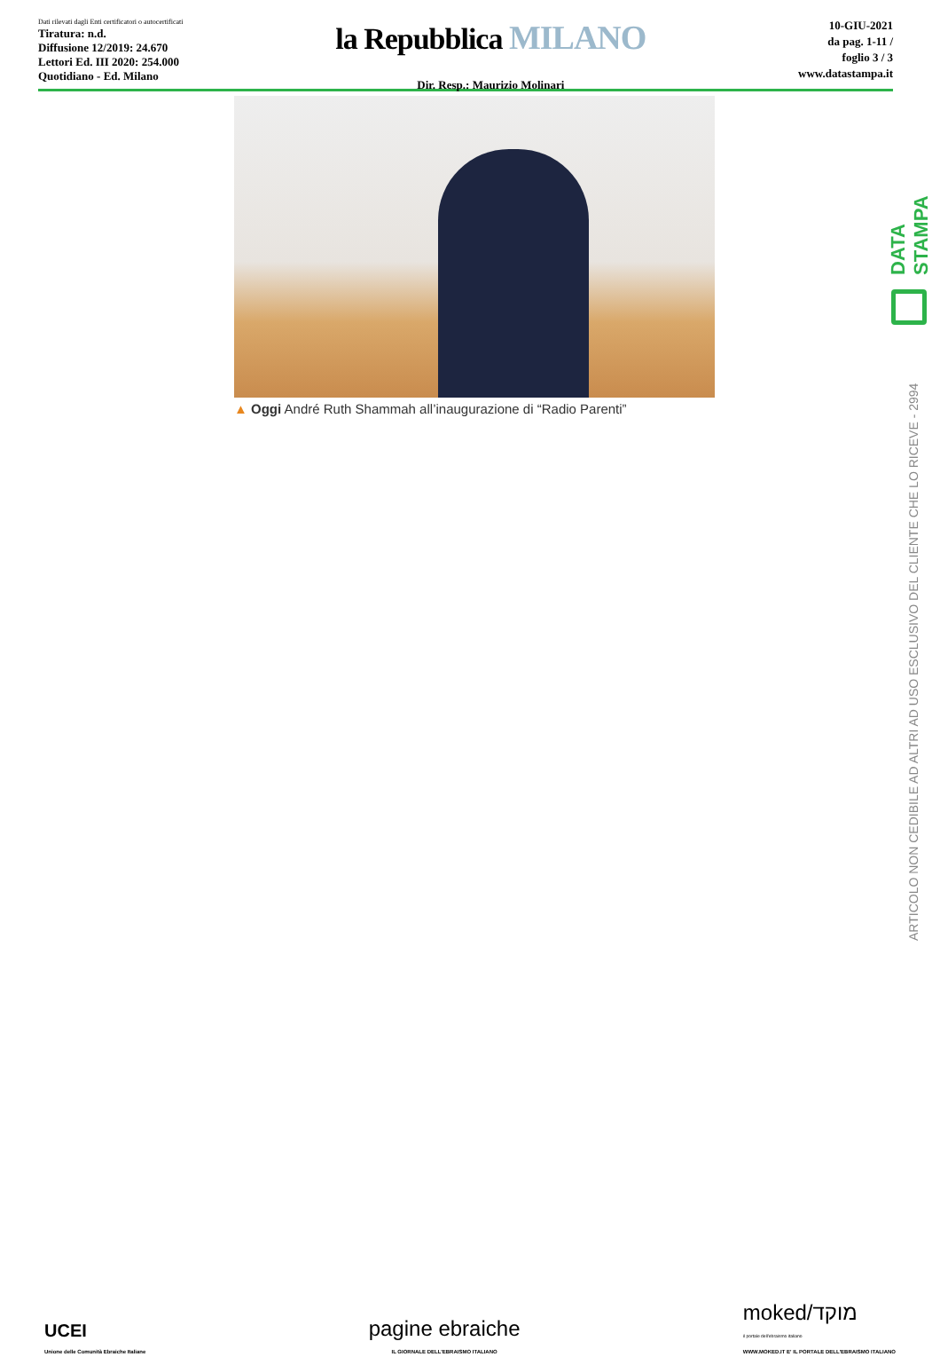Dati rilevati dagli Enti certificatori o autocertificati
Tiratura: n.d.
Diffusione 12/2019: 24.670
Lettori Ed. III 2020: 254.000
Quotidiano - Ed. Milano
la Repubblica MILANO
Dir. Resp.: Maurizio Molinari
10-GIU-2021
da pag. 1-11 /
foglio 3 / 3
www.datastampa.it
▲ Oggi André Ruth Shammah all’inaugurazione di “Radio Parenti”
DATA STAMPA
ARTICOLO NON CEDIBILE AD ALTRI AD USO ESCLUSIVO DEL CLIENTE CHE LO RICEVE - 2994
UCEI
Unione delle Comunità Ebraiche Italiane
pagine ebraiche
IL GIORNALE DELL'EBRAISMO ITALIANO
moked/מוקד
il portale dell'ebraismo italiano
WWW.MOKED.IT E' IL PORTALE DELL'EBRAISMO ITALIANO